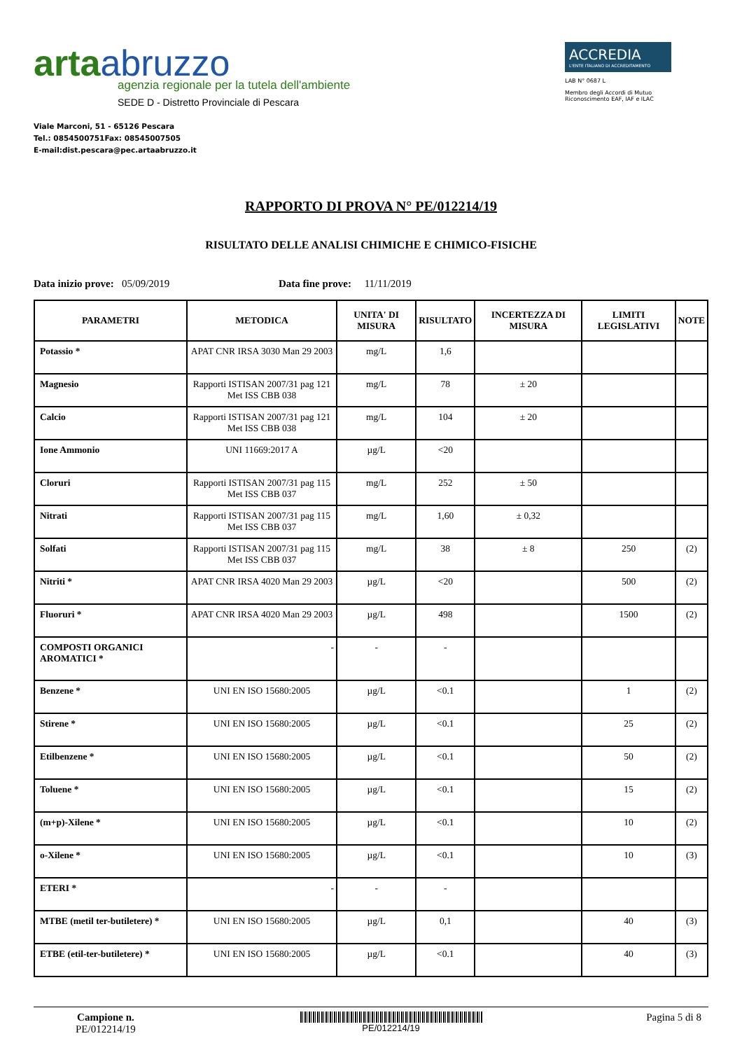artaabruzzo
agenzia regionale per la tutela dell'ambiente
SEDE D - Distretto Provinciale di Pescara
Viale Marconi, 51 - 65126 Pescara
Tel.: 0854500751Fax: 08545007505
E-mail:dist.pescara@pec.artaabruzzo.it
ACCREDIA
L'ENTE ITALIANO DI ACCREDITAMENTO
LAB N° 0687 L
Membro degli Accordi di Mutuo Riconoscimento EAF, IAF e ILAC
RAPPORTO DI PROVA N° PE/012214/19
RISULTATO DELLE ANALISI CHIMICHE E CHIMICO-FISICHE
Data inizio prove: 05/09/2019 Data fine prove: 11/11/2019
| PARAMETRI | METODICA | UNITA' DI MISURA | RISULTATO | INCERTEZZA DI MISURA | LIMITI LEGISLATIVI | NOTE |
| --- | --- | --- | --- | --- | --- | --- |
| Potassio * | APAT CNR IRSA 3030 Man 29 2003 | mg/L | 1,6 | | | |
| Magnesio | Rapporti ISTISAN 2007/31 pag 121 Met ISS CBB 038 | mg/L | 78 | ± 20 | | |
| Calcio | Rapporti ISTISAN 2007/31 pag 121 Met ISS CBB 038 | mg/L | 104 | ± 20 | | |
| Ione Ammonio | UNI 11669:2017 A | µg/L | <20 | | | |
| Cloruri | Rapporti ISTISAN 2007/31 pag 115 Met ISS CBB 037 | mg/L | 252 | ± 50 | | |
| Nitrati | Rapporti ISTISAN 2007/31 pag 115 Met ISS CBB 037 | mg/L | 1,60 | ± 0,32 | | |
| Solfati | Rapporti ISTISAN 2007/31 pag 115 Met ISS CBB 037 | mg/L | 38 | ± 8 | 250 | (2) |
| Nitriti * | APAT CNR IRSA 4020 Man 29 2003 | µg/L | <20 | | 500 | (2) |
| Fluoruri * | APAT CNR IRSA 4020 Man 29 2003 | µg/L | 498 | | 1500 | (2) |
| COMPOSTI ORGANICI AROMATICI * | - | - | - | | | |
| Benzene * | UNI EN ISO 15680:2005 | µg/L | <0.1 | | 1 | (2) |
| Stirene * | UNI EN ISO 15680:2005 | µg/L | <0.1 | | 25 | (2) |
| Etilbenzene * | UNI EN ISO 15680:2005 | µg/L | <0.1 | | 50 | (2) |
| Toluene * | UNI EN ISO 15680:2005 | µg/L | <0.1 | | 15 | (2) |
| (m+p)-Xilene * | UNI EN ISO 15680:2005 | µg/L | <0.1 | | 10 | (2) |
| o-Xilene * | UNI EN ISO 15680:2005 | µg/L | <0.1 | | 10 | (3) |
| ETERI * | - | - | - | | | |
| MTBE (metil ter-butiletere) * | UNI EN ISO 15680:2005 | µg/L | 0,1 | | 40 | (3) |
| ETBE (etil-ter-butiletere) * | UNI EN ISO 15680:2005 | µg/L | <0.1 | | 40 | (3) |
Campione n.
PE/012214/19
PE/012214/19
Pagina 5 di 8